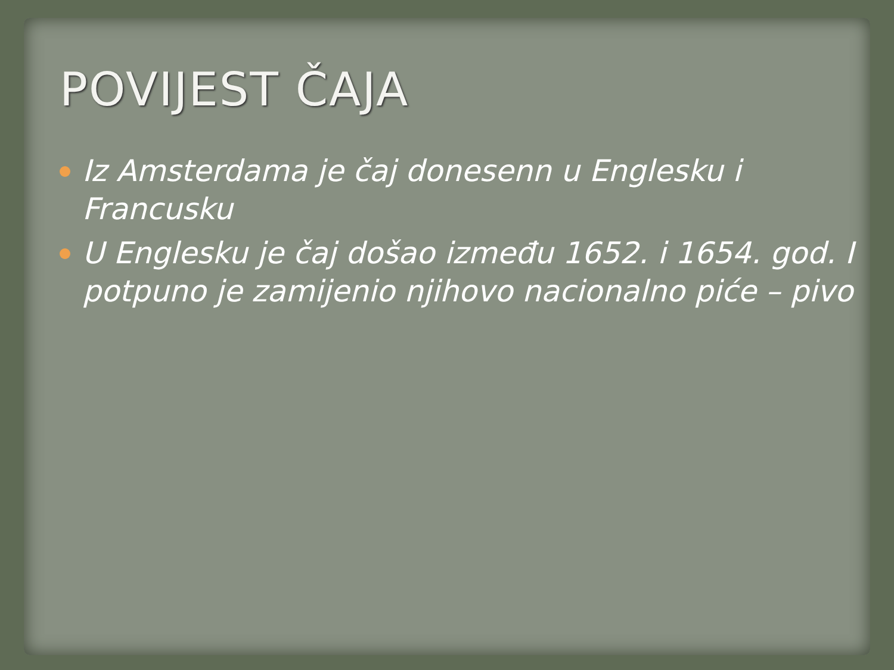POVIJEST ČAJA
Iz Amsterdama je čaj donesenn u Englesku i Francusku
U Englesku je čaj došao između 1652. i 1654. god. I potpuno je zamijenio njihovo nacionalno piće – pivo